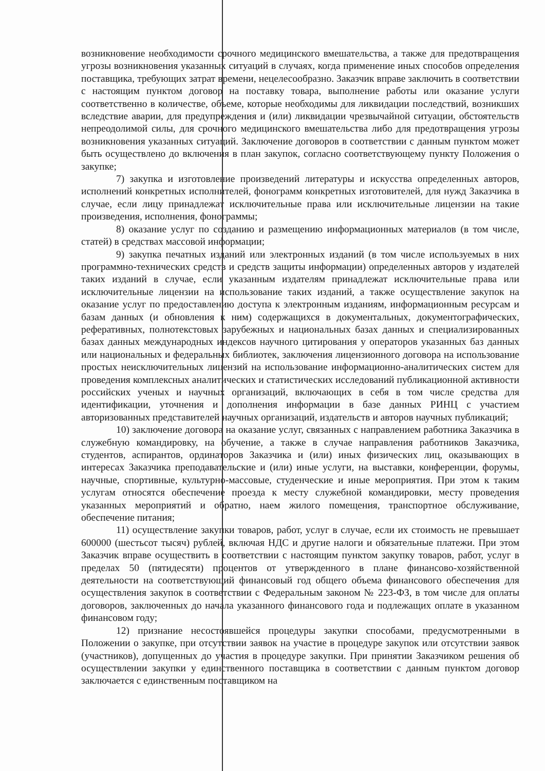возникновение необходимости срочного медицинского вмешательства, а также для предотвращения угрозы возникновения указанных ситуаций в случаях, когда применение иных способов определения поставщика, требующих затрат времени, нецелесообразно. Заказчик вправе заключить в соответствии с настоящим пунктом договор на поставку товара, выполнение работы или оказание услуги соответственно в количестве, объеме, которые необходимы для ликвидации последствий, возникших вследствие аварии, для предупреждения и (или) ликвидации чрезвычайной ситуации, обстоятельств непреодолимой силы, для срочного медицинского вмешательства либо для предотвращения угрозы возникновения указанных ситуаций. Заключение договоров в соответствии с данным пунктом может быть осуществлено до включения в план закупок, согласно соответствующему пункту Положения о закупке;
7) закупка и изготовление произведений литературы и искусства определенных авторов, исполнений конкретных исполнителей, фонограмм конкретных изготовителей, для нужд Заказчика в случае, если лицу принадлежат исключительные права или исключительные лицензии на такие произведения, исполнения, фонограммы;
8) оказание услуг по созданию и размещению информационных материалов (в том числе, статей) в средствах массовой информации;
9) закупка печатных изданий или электронных изданий (в том числе используемых в них программно-технических средств и средств защиты информации) определенных авторов у издателей таких изданий в случае, если указанным издателям принадлежат исключительные права или исключительные лицензии на использование таких изданий, а также осуществление закупок на оказание услуг по предоставлению доступа к электронным изданиям, информационным ресурсам и базам данных (и обновления к ним) содержащихся в документальных, документографических, реферативных, полнотекстовых зарубежных и национальных базах данных и специализированных базах данных международных индексов научного цитирования у операторов указанных баз данных или национальных и федеральных библиотек, заключения лицензионного договора на использование простых неисключительных лицензий на использование информационно-аналитических систем для проведения комплексных аналитических и статистических исследований публикационной активности российских ученых и научных организаций, включающих в себя в том числе средства для идентификации, уточнения и дополнения информации в базе данных РИНЦ с участием авторизованных представителей научных организаций, издательств и авторов научных публикаций;
10) заключение договора на оказание услуг, связанных с направлением работника Заказчика в служебную командировку, на обучение, а также в случае направления работников Заказчика, студентов, аспирантов, ординаторов Заказчика и (или) иных физических лиц, оказывающих в интересах Заказчика преподавательские и (или) иные услуги, на выставки, конференции, форумы, научные, спортивные, культурно-массовые, студенческие и иные мероприятия. При этом к таким услугам относятся обеспечение проезда к месту служебной командировки, месту проведения указанных мероприятий и обратно, наем жилого помещения, транспортное обслуживание, обеспечение питания;
11) осуществление закупки товаров, работ, услуг в случае, если их стоимость не превышает 600000 (шестьсот тысяч) рублей, включая НДС и другие налоги и обязательные платежи. При этом Заказчик вправе осуществить в соответствии с настоящим пунктом закупку товаров, работ, услуг в пределах 50 (пятидесяти) процентов от утвержденного в плане финансово-хозяйственной деятельности на соответствующий финансовый год общего объема финансового обеспечения для осуществления закупок в соответствии с Федеральным законом № 223-ФЗ, в том числе для оплаты договоров, заключенных до начала указанного финансового года и подлежащих оплате в указанном финансовом году;
12) признание несостоявшейся процедуры закупки способами, предусмотренными в Положении о закупке, при отсутствии заявок на участие в процедуре закупок или отсутствии заявок (участников), допущенных до участия в процедуре закупки. При принятии Заказчиком решения об осуществлении закупки у единственного поставщика в соответствии с данным пунктом договор заключается с единственным поставщиком на